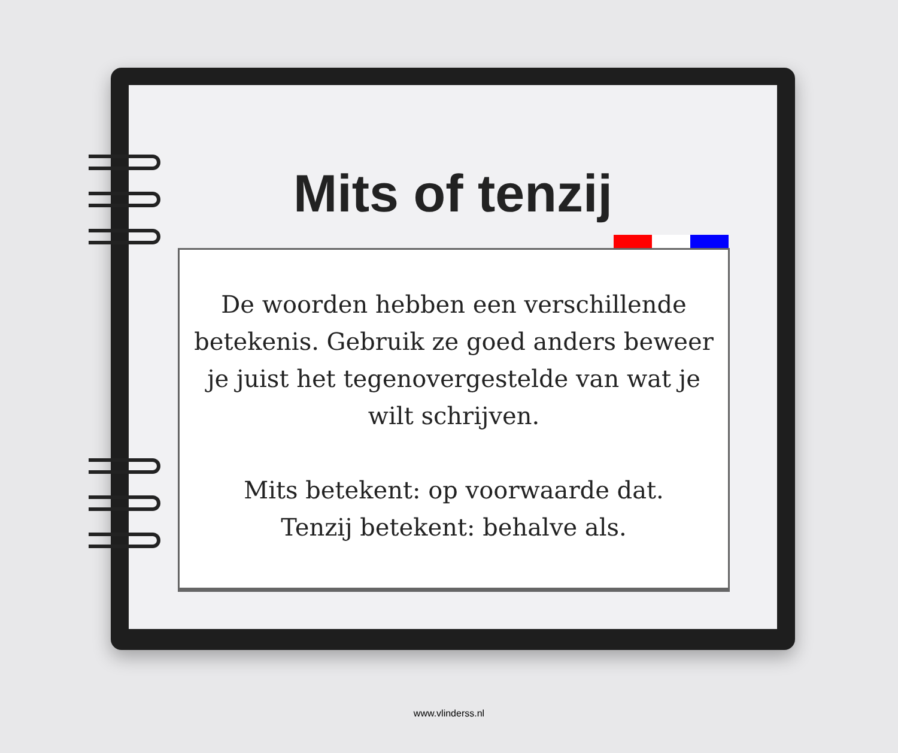Mits of tenzij
De woorden hebben een verschillende betekenis. Gebruik ze goed anders beweer je juist het tegenovergestelde van wat je wilt schrijven.
Mits betekent: op voorwaarde dat.
Tenzij betekent: behalve als.
www.vlinderss.nl